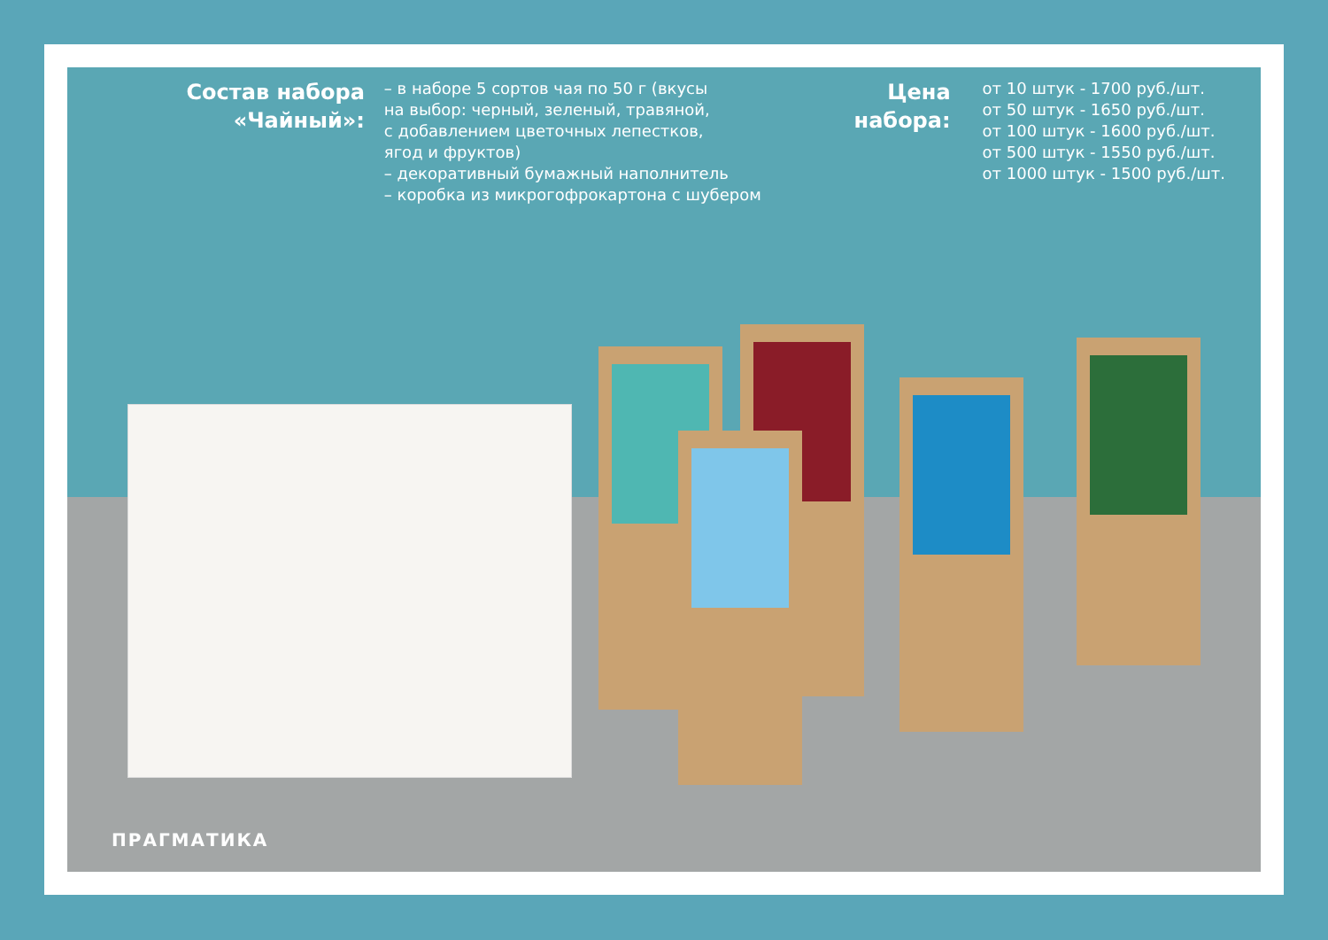Состав набора
«Чайный»:
– в наборе 5 сортов чая по 50 г (вкусы
на выбор: черный, зеленый, травяной,
с добавлением цветочных лепестков,
ягод и фруктов)
– декоративный бумажный наполнитель
– коробка из микрогофрокартона с шубером
Цена
набора:
от 10 штук - 1700 руб./шт.
от 50 штук - 1650 руб./шт.
от 100 штук - 1600 руб./шт.
от 500 штук - 1550 руб./шт.
от 1000 штук - 1500 руб./шт.
ПРАГМАТИКА